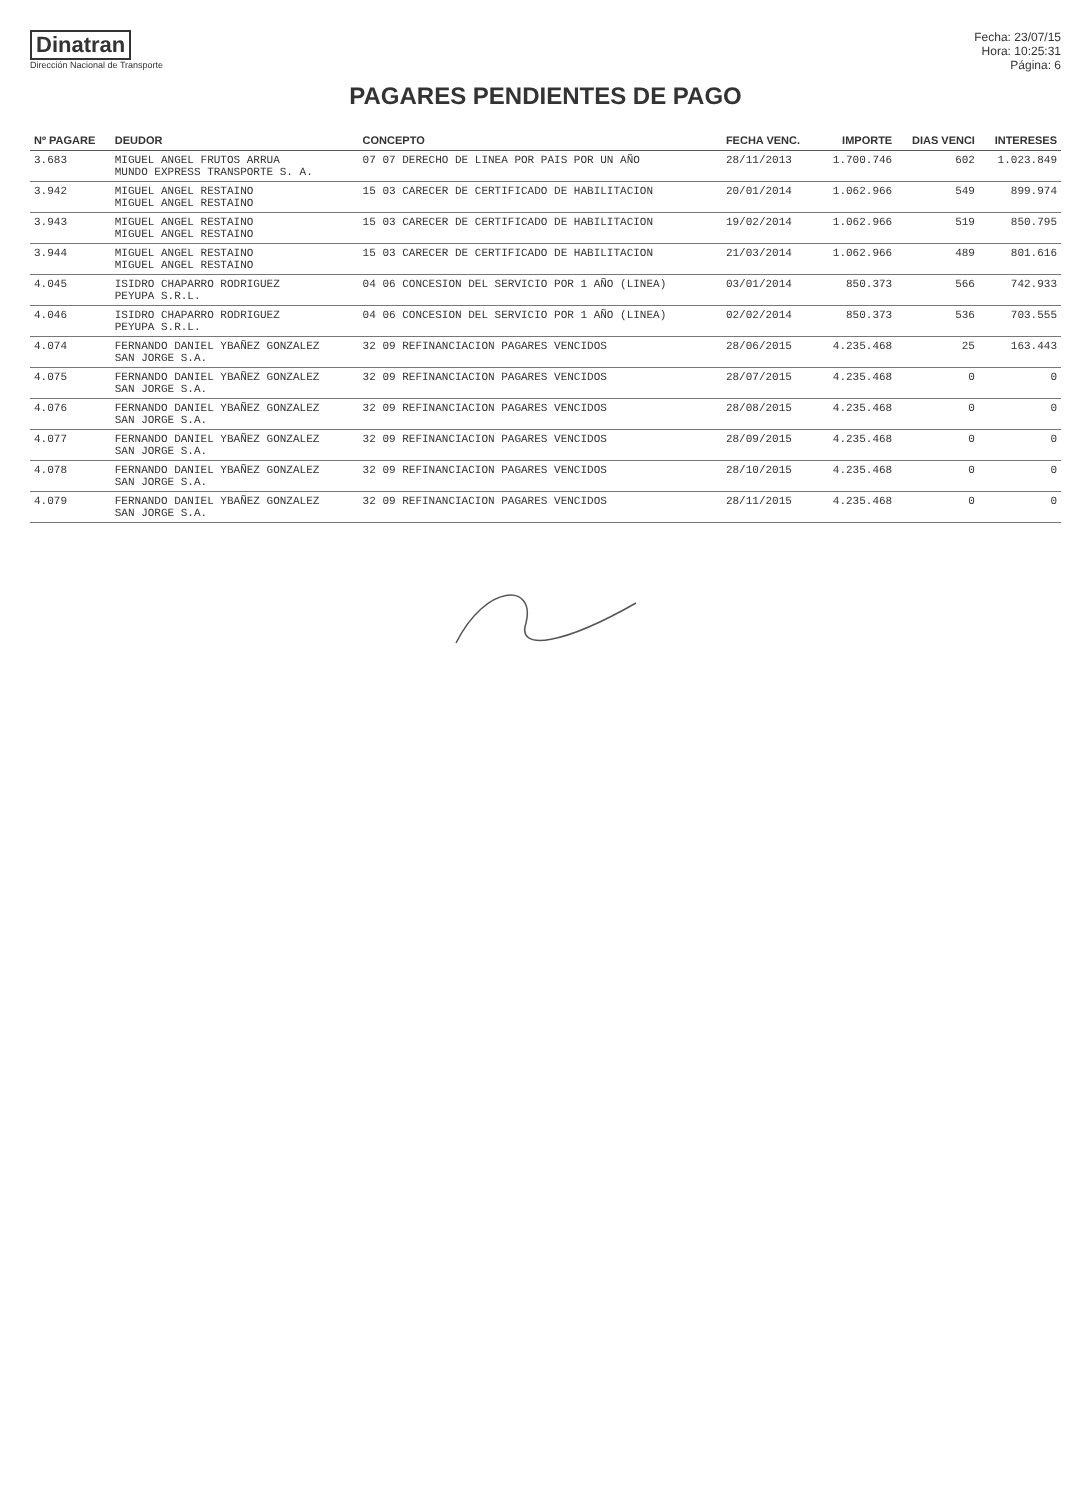Dinatran
Dirección Nacional de Transporte
Fecha: 23/07/15
Hora: 10:25:31
Página: 6
PAGARES PENDIENTES DE PAGO
| Nº PAGARE | DEUDOR | CONCEPTO | FECHA VENC. | IMPORTE | DIAS VENCI | INTERESES |
| --- | --- | --- | --- | --- | --- | --- |
| 3.683 | MIGUEL ANGEL FRUTOS ARRUA MUNDO EXPRESS TRANSPORTE S. A. | 07 07 DERECHO DE LINEA POR PAIS POR UN AÑO | 28/11/2013 | 1.700.746 | 602 | 1.023.849 |
| 3.942 | MIGUEL ANGEL RESTAINO MIGUEL ANGEL RESTAINO | 15 03 CARECER DE CERTIFICADO DE HABILITACION | 20/01/2014 | 1.062.966 | 549 | 899.974 |
| 3.943 | MIGUEL ANGEL RESTAINO MIGUEL ANGEL RESTAINO | 15 03 CARECER DE CERTIFICADO DE HABILITACION | 19/02/2014 | 1.062.966 | 519 | 850.795 |
| 3.944 | MIGUEL ANGEL RESTAINO MIGUEL ANGEL RESTAINO | 15 03 CARECER DE CERTIFICADO DE HABILITACION | 21/03/2014 | 1.062.966 | 489 | 801.616 |
| 4.045 | ISIDRO CHAPARRO RODRIGUEZ PEYUPA S.R.L. | 04 06 CONCESION DEL SERVICIO POR 1 AÑO (LINEA) | 03/01/2014 | 850.373 | 566 | 742.933 |
| 4.046 | ISIDRO CHAPARRO RODRIGUEZ PEYUPA S.R.L. | 04 06 CONCESION DEL SERVICIO POR 1 AÑO (LINEA) | 02/02/2014 | 850.373 | 536 | 703.555 |
| 4.074 | FERNANDO DANIEL YBAÑEZ GONZALEZ SAN JORGE S.A. | 32 09 REFINANCIACION PAGARES VENCIDOS | 28/06/2015 | 4.235.468 | 25 | 163.443 |
| 4.075 | FERNANDO DANIEL YBAÑEZ GONZALEZ SAN JORGE S.A. | 32 09 REFINANCIACION PAGARES VENCIDOS | 28/07/2015 | 4.235.468 | 0 | 0 |
| 4.076 | FERNANDO DANIEL YBAÑEZ GONZALEZ SAN JORGE S.A. | 32 09 REFINANCIACION PAGARES VENCIDOS | 28/08/2015 | 4.235.468 | 0 | 0 |
| 4.077 | FERNANDO DANIEL YBAÑEZ GONZALEZ SAN JORGE S.A. | 32 09 REFINANCIACION PAGARES VENCIDOS | 28/09/2015 | 4.235.468 | 0 | 0 |
| 4.078 | FERNANDO DANIEL YBAÑEZ GONZALEZ SAN JORGE S.A. | 32 09 REFINANCIACION PAGARES VENCIDOS | 28/10/2015 | 4.235.468 | 0 | 0 |
| 4.079 | FERNANDO DANIEL YBAÑEZ GONZALEZ SAN JORGE S.A. | 32 09 REFINANCIACION PAGARES VENCIDOS | 28/11/2015 | 4.235.468 | 0 | 0 |